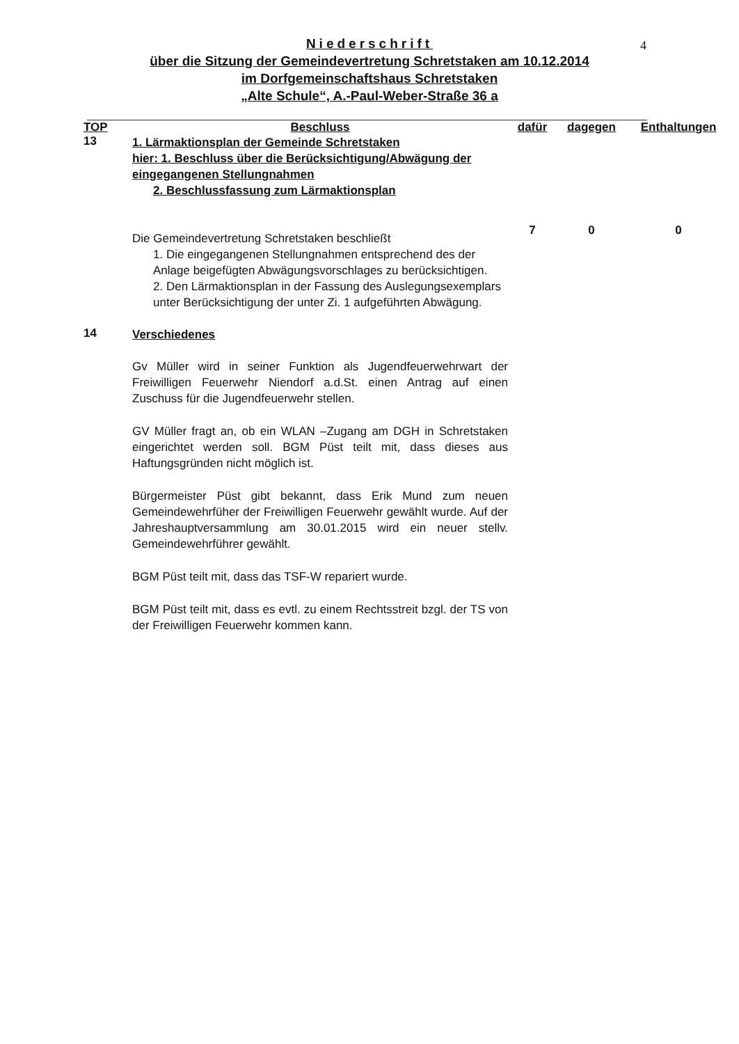4
Niederschrift
über die Sitzung der Gemeindevertretung Schretstaken am 10.12.2014
im Dorfgemeinschaftshaus Schretstaken
„Alte Schule“, A.-Paul-Weber-Straße 36 a
| TOP | Beschluss | dafür | dagegen | Enthaltungen |
| --- | --- | --- | --- | --- |
| 13 | 1. Lärmaktionsplan der Gemeinde Schretstaken hier: 1. Beschluss über die Berücksichtigung/Abwägung der eingegangenen Stellungnahmen 2. Beschlussfassung zum Lärmaktionsplan Die Gemeindevertretung Schretstaken beschließt 1. Die eingegangenen Stellungnahmen entsprechend des der Anlage beigefügten Abwägungsvorschlages zu berücksichtigen. 2. Den Lärmaktionsplan in der Fassung des Auslegungsexemplars unter Berücksichtigung der unter Zi. 1 aufgeführten Abwägung. | 7 | 0 | 0 |
| 14 | Verschiedenes Gv Müller wird in seiner Funktion als Jugendfeuerwehrwart der Freiwilligen Feuerwehr Niendorf a.d.St. einen Antrag auf einen Zuschuss für die Jugendfeuerwehr stellen. GV Müller fragt an, ob ein WLAN –Zugang am DGH in Schretstaken eingerichtet werden soll. BGM Püst teilt mit, dass dieses aus Haftungsgründen nicht möglich ist. Bürgermeister Püst gibt bekannt, dass Erik Mund zum neuen Gemeindewehrfüher der Freiwilligen Feuerwehr gewählt wurde. Auf der Jahreshauptversammlung am 30.01.2015 wird ein neuer stellv. Gemeindewehrführer gewählt. BGM Püst teilt mit, dass das TSF-W repariert wurde. BGM Püst teilt mit, dass es evtl. zu einem Rechtsstreit bzgl. der TS von der Freiwilligen Feuerwehr kommen kann. | | | |